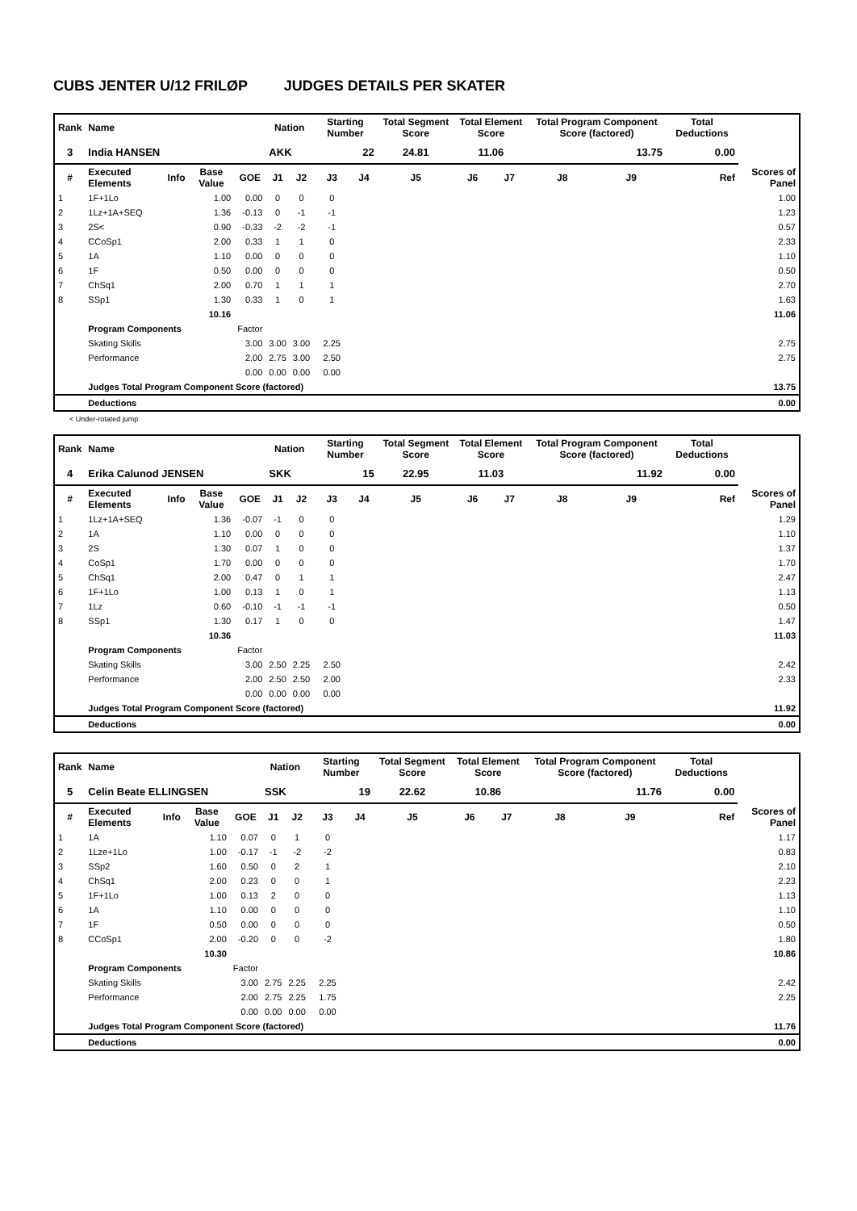CUBS JENTER U/12 FRILØP JUDGES DETAILS PER SKATER
| Rank | Name | | | | Nation | | Starting Number | | Total Segment Score | Total Element Score | | Total Program Component Score (factored) | | | Total Deductions | |
| --- | --- | --- | --- | --- | --- | --- | --- | --- | --- | --- | --- | --- | --- | --- | --- | --- |
| 3 | India HANSEN | | | | AKK | | 22 | | 24.81 | 11.06 | | 13.75 | | | 0.00 | |
| # | Executed Elements | Info | Base Value | GOE | J1 | J2 | J3 | J4 | J5 | J6 | J7 | J8 | J9 | Ref | | Scores of Panel |
| 1 | 1F+1Lo | | 1.00 | 0.00 | 0 | 0 | 0 | | | | | | | | | 1.00 |
| 2 | 1Lz+1A+SEQ | | 1.36 | -0.13 | 0 | -1 | -1 | | | | | | | | | 1.23 |
| 3 | 2S< | | 0.90 | -0.33 | -2 | -2 | -1 | | | | | | | | | 0.57 |
| 4 | CCoSp1 | | 2.00 | 0.33 | 1 | 1 | 0 | | | | | | | | | 2.33 |
| 5 | 1A | | 1.10 | 0.00 | 0 | 0 | 0 | | | | | | | | | 1.10 |
| 6 | 1F | | 0.50 | 0.00 | 0 | 0 | 0 | | | | | | | | | 0.50 |
| 7 | ChSq1 | | 2.00 | 0.70 | 1 | 1 | 1 | | | | | | | | | 2.70 |
| 8 | SSp1 | | 1.30 | 0.33 | 1 | 0 | 1 | | | | | | | | | 1.63 |
| | | | 10.16 | | | | | | | | | | | | | 11.06 |
| | Program Components | | | Factor | | | | | | | | | | | | |
| | Skating Skills | | | 3.00 | 3.00 | 3.00 | 2.25 | | | | | | | | | 2.75 |
| | Performance | | | 2.00 | 2.75 | 3.00 | 2.50 | | | | | | | | | 2.75 |
| | | | | 0.00 | 0.00 | 0.00 | 0.00 | | | | | | | | | |
| | Judges Total Program Component Score (factored) | | | | | | | | | | | | | | | 13.75 |
| | Deductions | | | | | | | | | | | | | | | 0.00 |
< Under-rotated jump
| Rank | Name | | | | Nation | | Starting Number | | Total Segment Score | Total Element Score | | Total Program Component Score (factored) | | | Total Deductions | |
| --- | --- | --- | --- | --- | --- | --- | --- | --- | --- | --- | --- | --- | --- | --- | --- | --- |
| 4 | Erika Calunod JENSEN | | | | SKK | | 15 | | 22.95 | 11.03 | | 11.92 | | | 0.00 | |
| # | Executed Elements | Info | Base Value | GOE | J1 | J2 | J3 | J4 | J5 | J6 | J7 | J8 | J9 | Ref | | Scores of Panel |
| 1 | 1Lz+1A+SEQ | | 1.36 | -0.07 | -1 | 0 | 0 | | | | | | | | | 1.29 |
| 2 | 1A | | 1.10 | 0.00 | 0 | 0 | 0 | | | | | | | | | 1.10 |
| 3 | 2S | | 1.30 | 0.07 | 1 | 0 | 0 | | | | | | | | | 1.37 |
| 4 | CoSp1 | | 1.70 | 0.00 | 0 | 0 | 0 | | | | | | | | | 1.70 |
| 5 | ChSq1 | | 2.00 | 0.47 | 0 | 1 | 1 | | | | | | | | | 2.47 |
| 6 | 1F+1Lo | | 1.00 | 0.13 | 1 | 0 | 1 | | | | | | | | | 1.13 |
| 7 | 1Lz | | 0.60 | -0.10 | -1 | -1 | -1 | | | | | | | | | 0.50 |
| 8 | SSp1 | | 1.30 | 0.17 | 1 | 0 | 0 | | | | | | | | | 1.47 |
| | | | 10.36 | | | | | | | | | | | | | 11.03 |
| | Program Components | | | Factor | | | | | | | | | | | | |
| | Skating Skills | | | 3.00 | 2.50 | 2.25 | 2.50 | | | | | | | | | 2.42 |
| | Performance | | | 2.00 | 2.50 | 2.50 | 2.00 | | | | | | | | | 2.33 |
| | | | | 0.00 | 0.00 | 0.00 | 0.00 | | | | | | | | | |
| | Judges Total Program Component Score (factored) | | | | | | | | | | | | | | | 11.92 |
| | Deductions | | | | | | | | | | | | | | | 0.00 |
| Rank | Name | | | | Nation | | Starting Number | | Total Segment Score | Total Element Score | | Total Program Component Score (factored) | | | Total Deductions | |
| --- | --- | --- | --- | --- | --- | --- | --- | --- | --- | --- | --- | --- | --- | --- | --- | --- |
| 5 | Celin Beate ELLINGSEN | | | | SSK | | 19 | | 22.62 | 10.86 | | 11.76 | | | 0.00 | |
| # | Executed Elements | Info | Base Value | GOE | J1 | J2 | J3 | J4 | J5 | J6 | J7 | J8 | J9 | Ref | | Scores of Panel |
| 1 | 1A | | 1.10 | 0.07 | 0 | 1 | 0 | | | | | | | | | 1.17 |
| 2 | 1Lze+1Lo | | 1.00 | -0.17 | -1 | -2 | -2 | | | | | | | | | 0.83 |
| 3 | SSp2 | | 1.60 | 0.50 | 0 | 2 | 1 | | | | | | | | | 2.10 |
| 4 | ChSq1 | | 2.00 | 0.23 | 0 | 0 | 1 | | | | | | | | | 2.23 |
| 5 | 1F+1Lo | | 1.00 | 0.13 | 2 | 0 | 0 | | | | | | | | | 1.13 |
| 6 | 1A | | 1.10 | 0.00 | 0 | 0 | 0 | | | | | | | | | 1.10 |
| 7 | 1F | | 0.50 | 0.00 | 0 | 0 | 0 | | | | | | | | | 0.50 |
| 8 | CCoSp1 | | 2.00 | -0.20 | 0 | 0 | -2 | | | | | | | | | 1.80 |
| | | | 10.30 | | | | | | | | | | | | | 10.86 |
| | Program Components | | | Factor | | | | | | | | | | | | |
| | Skating Skills | | | 3.00 | 2.75 | 2.25 | 2.25 | | | | | | | | | 2.42 |
| | Performance | | | 2.00 | 2.75 | 2.25 | 1.75 | | | | | | | | | 2.25 |
| | | | | 0.00 | 0.00 | 0.00 | 0.00 | | | | | | | | | |
| | Judges Total Program Component Score (factored) | | | | | | | | | | | | | | | 11.76 |
| | Deductions | | | | | | | | | | | | | | | 0.00 |